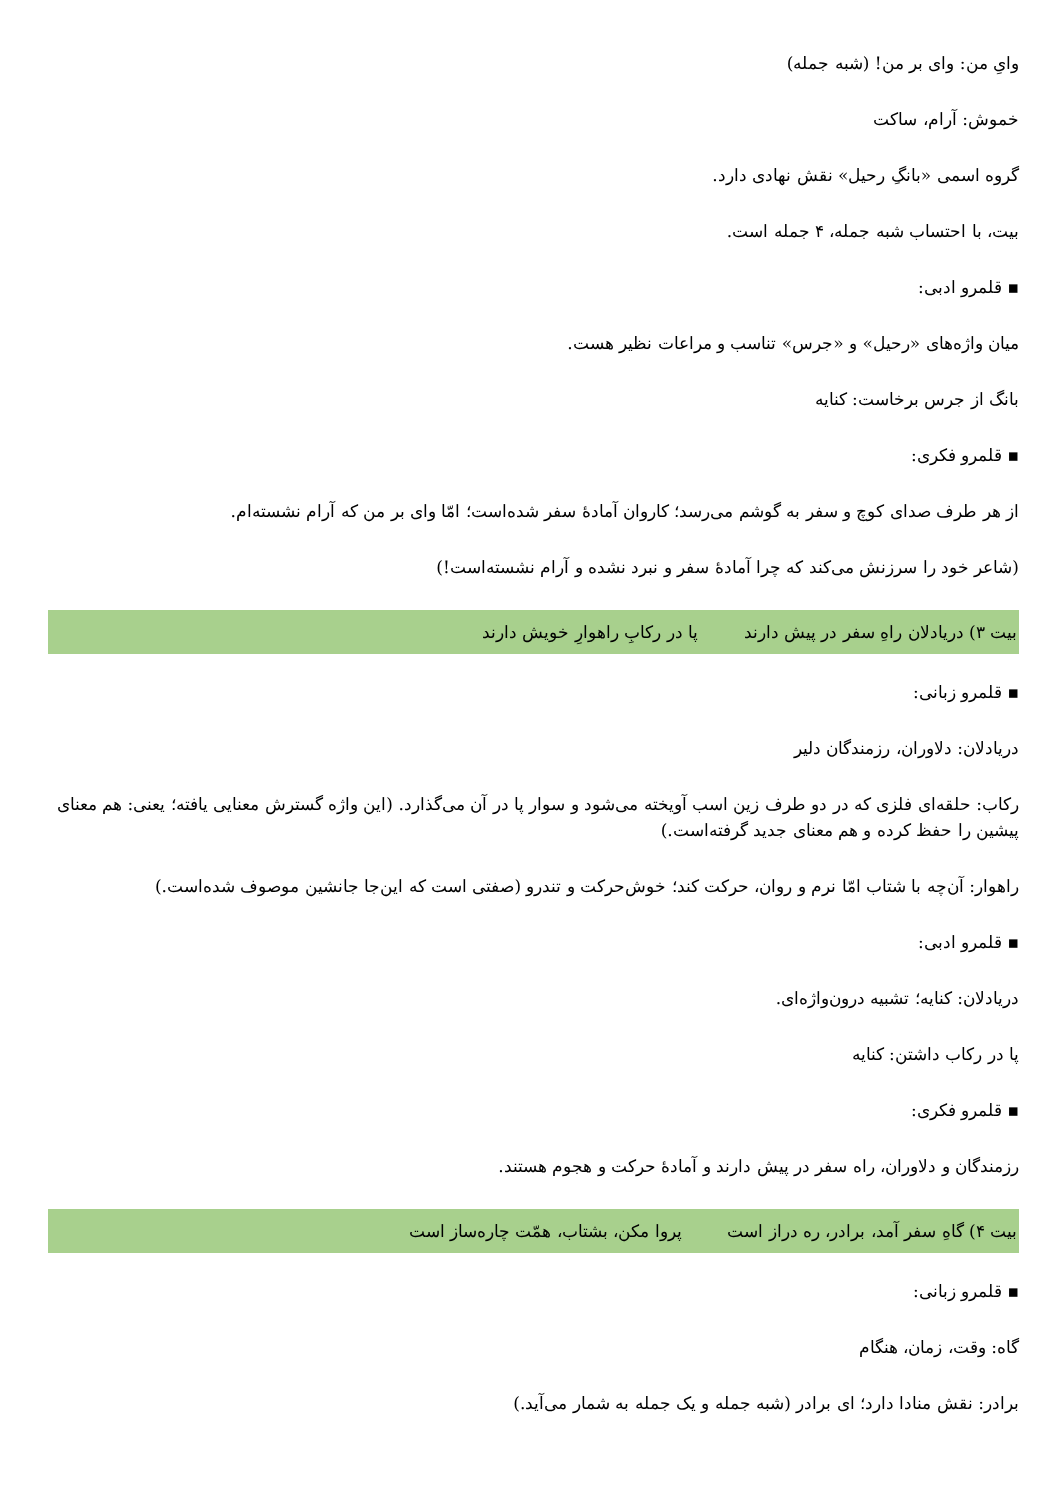وایِ من: وای بر من! (شبه جمله)
خموش: آرام، ساکت
گروه اسمی «بانگِ رحیل» نقش نهادی دارد.
بیت، با احتساب شبه جمله، ۴ جمله است.
▪ قلمرو ادبی:
میان واژه‌های «رحیل» و «جرس» تناسب و مراعات نظیر هست.
بانگ از جرس برخاست: کنایه
▪ قلمرو فکری:
از هر طرف صدای کوچ و سفر به گوشم می‌رسد؛ کاروان آمادهٔ سفر شده‌است؛ امّا وای بر من که آرام نشسته‌ام.
(شاعر خود را سرزنش می‌کند که چرا آمادهٔ سفر و نبرد نشده و آرام نشسته‌است!)
بیت ۳) دریادلان راهِ سفر در پیش دارند پا در رکابِ راهوارِ خویش دارند
▪ قلمرو زبانی:
دریادلان: دلاوران، رزمندگان دلیر
رکاب: حلقه‌ای فلزی که در دو طرف زین اسب آویخته می‌شود و سوار پا در آن می‌گذارد. (این واژه گسترش معنایی یافته؛ یعنی: هم معنای پیشین را حفظ کرده و هم معنای جدید گرفته‌است.)
راهوار: آن‌چه با شتاب امّا نرم و روان، حرکت کند؛ خوش‌حرکت و تندرو (صفتی است که این‌جا جانشین موصوف شده‌است.)
▪ قلمرو ادبی:
دریادلان: کنایه؛ تشبیه درون‌واژه‌ای.
پا در رکاب داشتن: کنایه
▪ قلمرو فکری:
رزمندگان و دلاوران، راه سفر در پیش دارند و آمادهٔ حرکت و هجوم هستند.
بیت ۴) گاهِ سفر آمد، برادر، ره دراز است پروا مکن، بشتاب، همّت چاره‌ساز است
▪ قلمرو زبانی:
گاه: وقت، زمان، هنگام
برادر: نقش منادا دارد؛ ای برادر (شبه جمله و یک جمله به شمار می‌آید.)